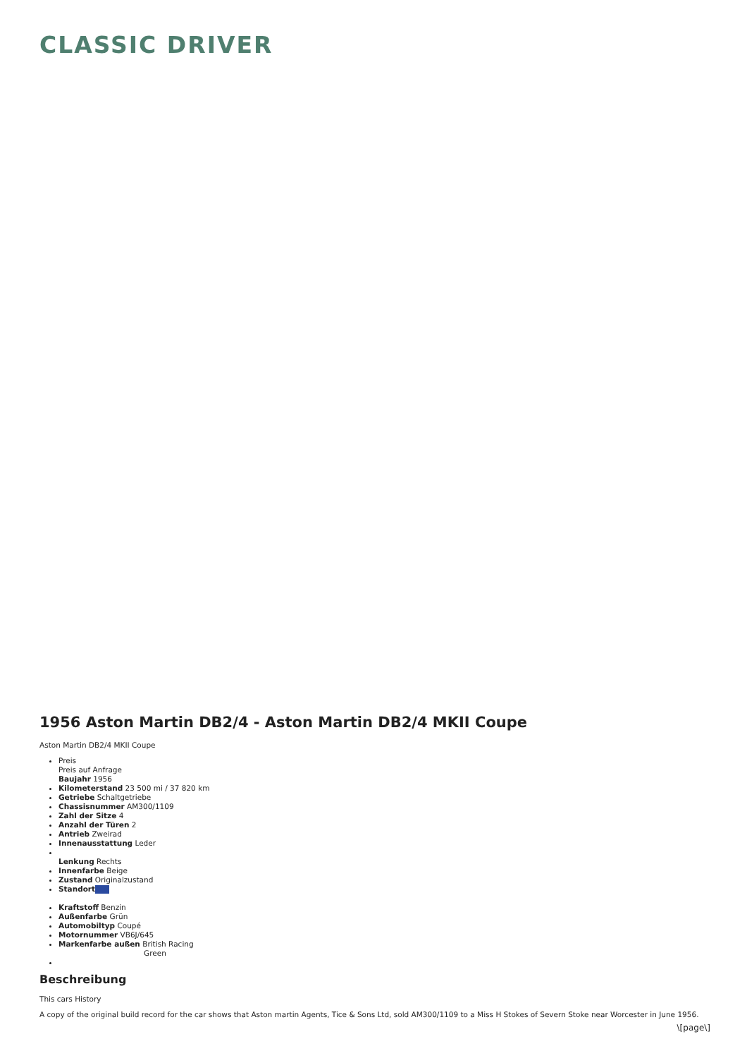CLASSIC DRIVER
1956 Aston Martin DB2/4 - Aston Martin DB2/4 MKII Coupe
Aston Martin DB2/4 MKII Coupe
Preis
Preis auf Anfrage
Baujahr 1956
Kilometerstand 23 500 mi / 37 820 km
Getriebe Schaltgetriebe
Chassisnummer AM300/1109
Zahl der Sitze 4
Anzahl der Türen 2
Antrieb Zweirad
Innenausstattung Leder
Lenkung Rechts
Innenfarbe Beige
Zustand Originalzustand
Standort
Kraftstoff Benzin
Außenfarbe Grün
Automobiltyp Coupé
Motornummer VB6J/645
Markenfarbe außen British Racing
Green
Beschreibung
This cars History
A copy of the original build record for the car shows that Aston martin Agents, Tice & Sons Ltd, sold AM300/1109 to a Miss H Stokes of Severn Stoke near Worcester in June 1956.
\[page\]